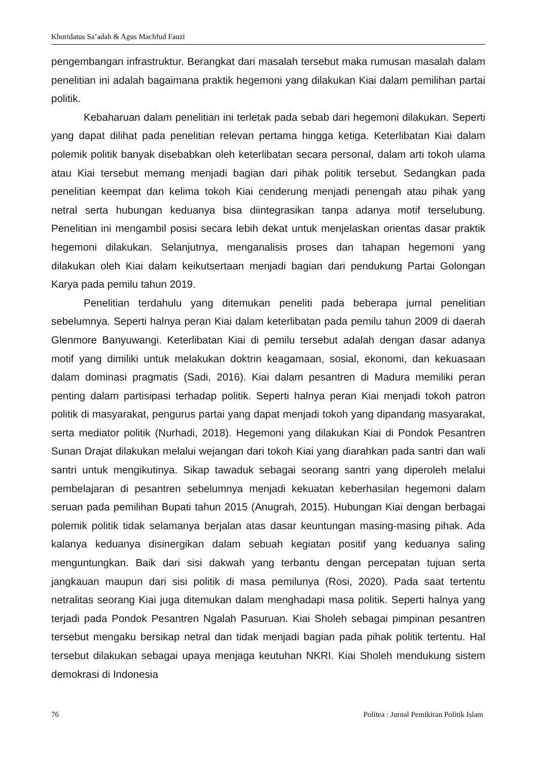Khoridatus Sa’adah & Agus Machfud Fauzi
pengembangan infrastruktur. Berangkat dari masalah tersebut maka rumusan masalah dalam penelitian ini adalah bagaimana praktik hegemoni yang dilakukan Kiai dalam pemilihan partai politik.
Kebaharuan dalam penelitian ini terletak pada sebab dari hegemoni dilakukan. Seperti yang dapat dilihat pada penelitian relevan pertama hingga ketiga. Keterlibatan Kiai dalam polemik politik banyak disebabkan oleh keterlibatan secara personal, dalam arti tokoh ulama atau Kiai tersebut memang menjadi bagian dari pihak politik tersebut. Sedangkan pada penelitian keempat dan kelima tokoh Kiai cenderung menjadi penengah atau pihak yang netral serta hubungan keduanya bisa diintegrasikan tanpa adanya motif terselubung. Penelitian ini mengambil posisi secara lebih dekat untuk menjelaskan orientas dasar praktik hegemoni dilakukan. Selanjutnya, menganalisis proses dan tahapan hegemoni yang dilakukan oleh Kiai dalam keikutsertaan menjadi bagian dari pendukung Partai Golongan Karya pada pemilu tahun 2019.
Penelitian terdahulu yang ditemukan peneliti pada beberapa jurnal penelitian sebelumnya. Seperti halnya peran Kiai dalam keterlibatan pada pemilu tahun 2009 di daerah Glenmore Banyuwangi. Keterlibatan Kiai di pemilu tersebut adalah dengan dasar adanya motif yang dimiliki untuk melakukan doktrin keagamaan, sosial, ekonomi, dan kekuasaan dalam dominasi pragmatis (Sadi, 2016). Kiai dalam pesantren di Madura memiliki peran penting dalam partisipasi terhadap politik. Seperti halnya peran Kiai menjadi tokoh patron politik di masyarakat, pengurus partai yang dapat menjadi tokoh yang dipandang masyarakat, serta mediator politik (Nurhadi, 2018). Hegemoni yang dilakukan Kiai di Pondok Pesantren Sunan Drajat dilakukan melalui wejangan dari tokoh Kiai yang diarahkan pada santri dan wali santri untuk mengikutinya. Sikap tawaduk sebagai seorang santri yang diperoleh melalui pembelajaran di pesantren sebelumnya menjadi kekuatan keberhasilan hegemoni dalam seruan pada pemilihan Bupati tahun 2015 (Anugrah, 2015). Hubungan Kiai dengan berbagai polemik politik tidak selamanya berjalan atas dasar keuntungan masing-masing pihak. Ada kalanya keduanya disinergikan dalam sebuah kegiatan positif yang keduanya saling menguntungkan. Baik dari sisi dakwah yang terbantu dengan percepatan tujuan serta jangkauan maupun dari sisi politik di masa pemilunya (Rosi, 2020). Pada saat tertentu netralitas seorang Kiai juga ditemukan dalam menghadapi masa politik. Seperti halnya yang terjadi pada Pondok Pesantren Ngalah Pasuruan. Kiai Sholeh sebagai pimpinan pesantren tersebut mengaku bersikap netral dan tidak menjadi bagian pada pihak politik tertentu. Hal tersebut dilakukan sebagai upaya menjaga keutuhan NKRI. Kiai Sholeh mendukung sistem demokrasi di Indonesia
76 Politea : Jurnal Pemikiran Politik Islam